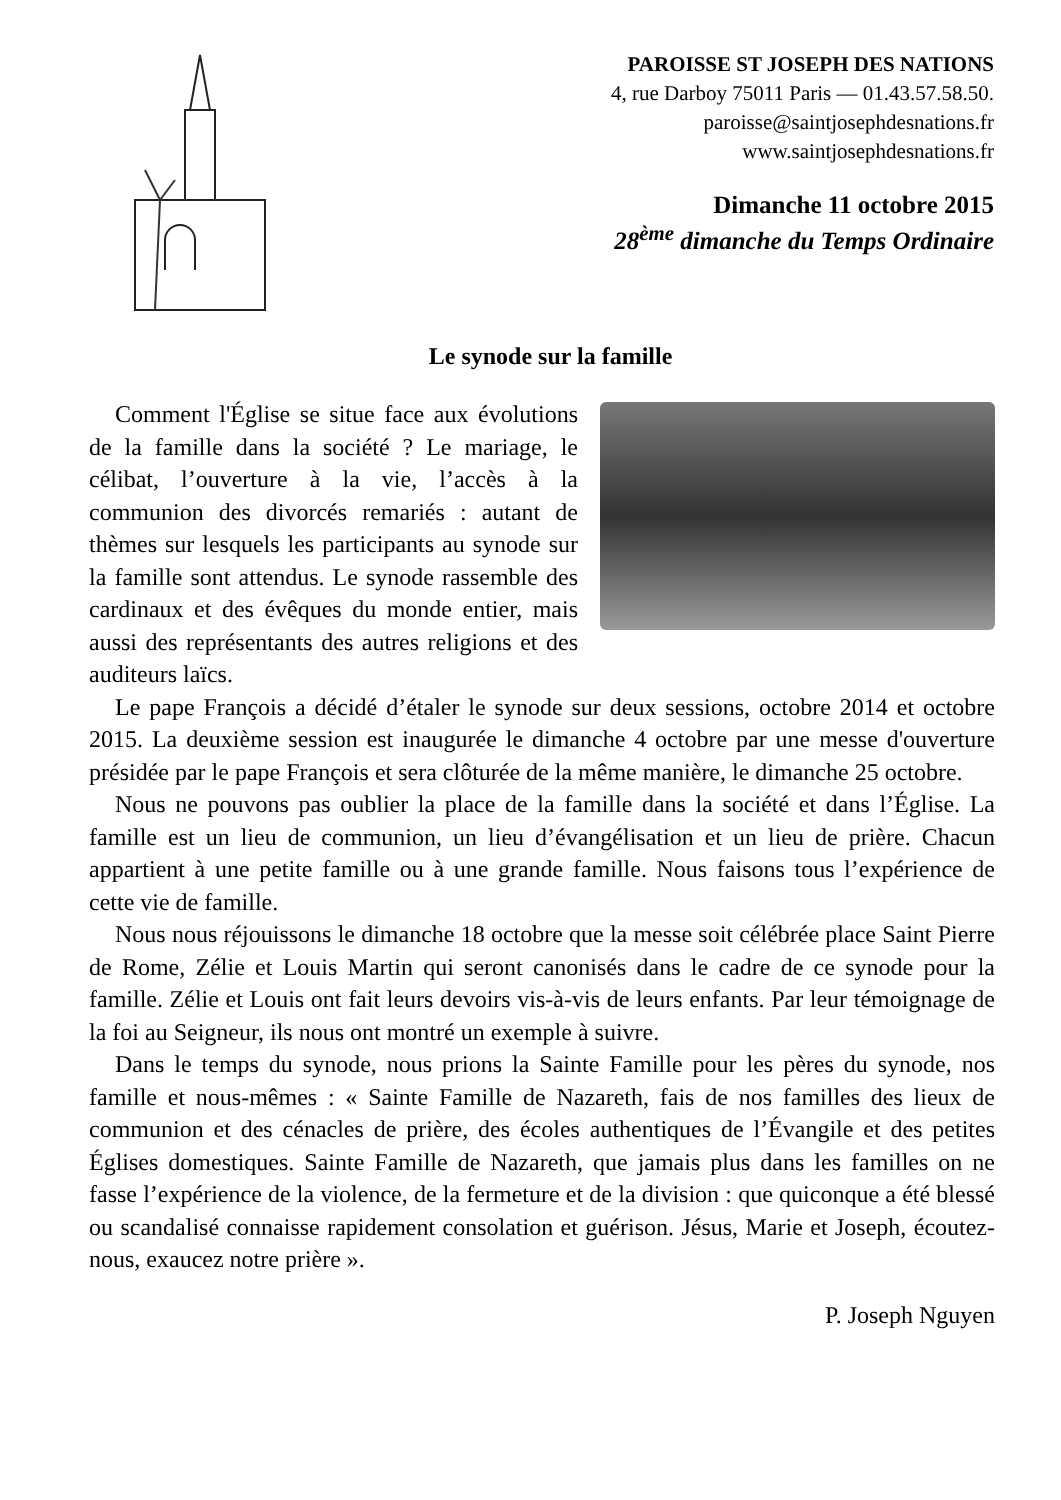PAROISSE ST JOSEPH DES NATIONS
4, rue Darboy 75011 Paris — 01.43.57.58.50.
paroisse@saintjosephdesnations.fr
www.saintjosephdesnations.fr
Dimanche 11 octobre 2015
28<sup>ème</sup> dimanche du Temps Ordinaire
Le synode sur la famille
Comment l'Église se situe face aux évolutions de la famille dans la société ? Le mariage, le célibat, l’ouverture à la vie, l’accès à la communion des divorcés remariés : autant de thèmes sur lesquels les participants au synode sur la famille sont attendus. Le synode rassemble des cardinaux et des évêques du monde entier, mais aussi des représentants des autres religions et des auditeurs laïcs.
Le pape François a décidé d’étaler le synode sur deux sessions, octobre 2014 et octobre 2015. La deuxième session est inaugurée le dimanche 4 octobre par une messe d'ouverture présidée par le pape François et sera clôturée de la même manière, le dimanche 25 octobre.
Nous ne pouvons pas oublier la place de la famille dans la société et dans l’Église. La famille est un lieu de communion, un lieu d’évangélisation et un lieu de prière. Chacun appartient à une petite famille ou à une grande famille. Nous faisons tous l’expérience de cette vie de famille.
Nous nous réjouissons le dimanche 18 octobre que la messe soit célébrée place Saint Pierre de Rome, Zélie et Louis Martin qui seront canonisés dans le cadre de ce synode pour la famille. Zélie et Louis ont fait leurs devoirs vis-à-vis de leurs enfants. Par leur témoignage de la foi au Seigneur, ils nous ont montré un exemple à suivre.
Dans le temps du synode, nous prions la Sainte Famille pour les pères du synode, nos famille et nous-mêmes : « Sainte Famille de Nazareth, fais de nos familles des lieux de communion et des cénacles de prière, des écoles authentiques de l’Évangile et des petites Églises domestiques. Sainte Famille de Nazareth, que jamais plus dans les familles on ne fasse l’expérience de la violence, de la fermeture et de la division : que quiconque a été blessé ou scandalisé connaisse rapidement consolation et guérison. Jésus, Marie et Joseph, écoutez-nous, exaucez notre prière ».
P. Joseph Nguyen